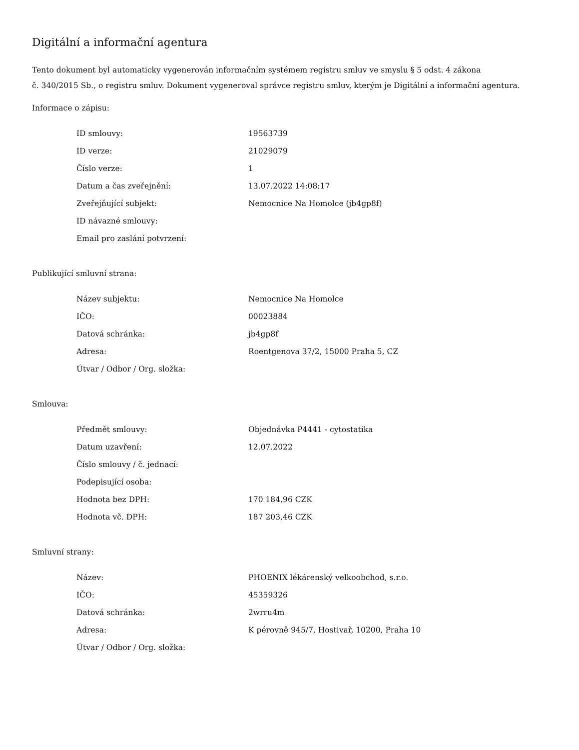Digitální a informační agentura
Tento dokument byl automaticky vygenerován informačním systémem registru smluv ve smyslu § 5 odst. 4 zákona
č. 340/2015 Sb., o registru smluv. Dokument vygeneroval správce registru smluv, kterým je Digitální a informační agentura.
Informace o zápisu:
| ID smlouvy: | 19563739 |
| ID verze: | 21029079 |
| Číslo verze: | 1 |
| Datum a čas zveřejnění: | 13.07.2022 14:08:17 |
| Zveřejňující subjekt: | Nemocnice Na Homolce (jb4gp8f) |
| ID návazné smlouvy: | |
| Email pro zaslání potvrzení: | |
Publikující smluvní strana:
| Název subjektu: | Nemocnice Na Homolce |
| IČO: | 00023884 |
| Datová schránka: | jb4gp8f |
| Adresa: | Roentgenova 37/2, 15000 Praha 5, CZ |
| Útvar / Odbor / Org. složka: | |
Smlouva:
| Předmět smlouvy: | Objednávka P4441 - cytostatika |
| Datum uzavření: | 12.07.2022 |
| Číslo smlouvy / č. jednací: | |
| Podepisující osoba: | |
| Hodnota bez DPH: | 170 184,96 CZK |
| Hodnota vč. DPH: | 187 203,46 CZK |
Smluvní strany:
| Název: | PHOENIX lékárenský velkoobchod, s.r.o. |
| IČO: | 45359326 |
| Datová schránka: | 2wrru4m |
| Adresa: | K pérovně 945/7, Hostivař, 10200, Praha 10 |
| Útvar / Odbor / Org. složka: | |